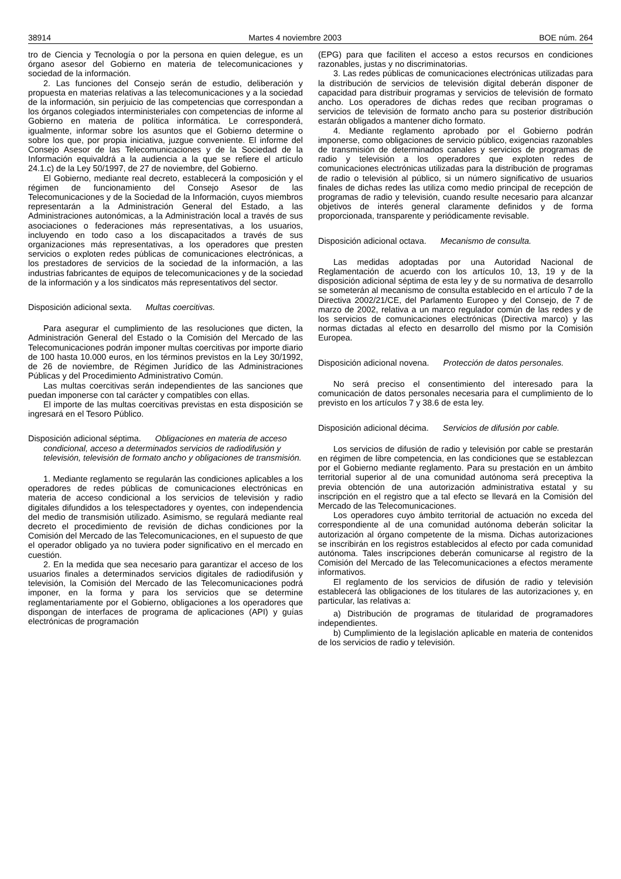38914 Martes 4 noviembre 2003 BOE núm. 264
tro de Ciencia y Tecnología o por la persona en quien delegue, es un órgano asesor del Gobierno en materia de telecomunicaciones y sociedad de la información.
2. Las funciones del Consejo serán de estudio, deliberación y propuesta en materias relativas a las telecomunicaciones y a la sociedad de la información, sin perjuicio de las competencias que correspondan a los órganos colegiados interministeriales con competencias de informe al Gobierno en materia de política informática. Le corresponderá, igualmente, informar sobre los asuntos que el Gobierno determine o sobre los que, por propia iniciativa, juzgue conveniente. El informe del Consejo Asesor de las Telecomunicaciones y de la Sociedad de la Información equivaldrá a la audiencia a la que se refiere el artículo 24.1.c) de la Ley 50/1997, de 27 de noviembre, del Gobierno.
El Gobierno, mediante real decreto, establecerá la composición y el régimen de funcionamiento del Consejo Asesor de las Telecomunicaciones y de la Sociedad de la Información, cuyos miembros representarán a la Administración General del Estado, a las Administraciones autonómicas, a la Administración local a través de sus asociaciones o federaciones más representativas, a los usuarios, incluyendo en todo caso a los discapacitados a través de sus organizaciones más representativas, a los operadores que presten servicios o exploten redes públicas de comunicaciones electrónicas, a los prestadores de servicios de la sociedad de la información, a las industrias fabricantes de equipos de telecomunicaciones y de la sociedad de la información y a los sindicatos más representativos del sector.
Disposición adicional sexta. Multas coercitivas.
Para asegurar el cumplimiento de las resoluciones que dicten, la Administración General del Estado o la Comisión del Mercado de las Telecomunicaciones podrán imponer multas coercitivas por importe diario de 100 hasta 10.000 euros, en los términos previstos en la Ley 30/1992, de 26 de noviembre, de Régimen Jurídico de las Administraciones Públicas y del Procedimiento Administrativo Común.
Las multas coercitivas serán independientes de las sanciones que puedan imponerse con tal carácter y compatibles con ellas.
El importe de las multas coercitivas previstas en esta disposición se ingresará en el Tesoro Público.
Disposición adicional séptima. Obligaciones en materia de acceso condicional, acceso a determinados servicios de radiodifusión y televisión, televisión de formato ancho y obligaciones de transmisión.
1. Mediante reglamento se regularán las condiciones aplicables a los operadores de redes públicas de comunicaciones electrónicas en materia de acceso condicional a los servicios de televisión y radio digitales difundidos a los telespectadores y oyentes, con independencia del medio de transmisión utilizado. Asimismo, se regulará mediante real decreto el procedimiento de revisión de dichas condiciones por la Comisión del Mercado de las Telecomunicaciones, en el supuesto de que el operador obligado ya no tuviera poder significativo en el mercado en cuestión.
2. En la medida que sea necesario para garantizar el acceso de los usuarios finales a determinados servicios digitales de radiodifusión y televisión, la Comisión del Mercado de las Telecomunicaciones podrá imponer, en la forma y para los servicios que se determine reglamentariamente por el Gobierno, obligaciones a los operadores que dispongan de interfaces de programa de aplicaciones (API) y guías electrónicas de programación
(EPG) para que faciliten el acceso a estos recursos en condiciones razonables, justas y no discriminatorias.
3. Las redes públicas de comunicaciones electrónicas utilizadas para la distribución de servicios de televisión digital deberán disponer de capacidad para distribuir programas y servicios de televisión de formato ancho. Los operadores de dichas redes que reciban programas o servicios de televisión de formato ancho para su posterior distribución estarán obligados a mantener dicho formato.
4. Mediante reglamento aprobado por el Gobierno podrán imponerse, como obligaciones de servicio público, exigencias razonables de transmisión de determinados canales y servicios de programas de radio y televisión a los operadores que exploten redes de comunicaciones electrónicas utilizadas para la distribución de programas de radio o televisión al público, si un número significativo de usuarios finales de dichas redes las utiliza como medio principal de recepción de programas de radio y televisión, cuando resulte necesario para alcanzar objetivos de interés general claramente definidos y de forma proporcionada, transparente y periódicamente revisable.
Disposición adicional octava. Mecanismo de consulta.
Las medidas adoptadas por una Autoridad Nacional de Reglamentación de acuerdo con los artículos 10, 13, 19 y de la disposición adicional séptima de esta ley y de su normativa de desarrollo se someterán al mecanismo de consulta establecido en el artículo 7 de la Directiva 2002/21/CE, del Parlamento Europeo y del Consejo, de 7 de marzo de 2002, relativa a un marco regulador común de las redes y de los servicios de comunicaciones electrónicas (Directiva marco) y las normas dictadas al efecto en desarrollo del mismo por la Comisión Europea.
Disposición adicional novena. Protección de datos personales.
No será preciso el consentimiento del interesado para la comunicación de datos personales necesaria para el cumplimiento de lo previsto en los artículos 7 y 38.6 de esta ley.
Disposición adicional décima. Servicios de difusión por cable.
Los servicios de difusión de radio y televisión por cable se prestarán en régimen de libre competencia, en las condiciones que se establezcan por el Gobierno mediante reglamento. Para su prestación en un ámbito territorial superior al de una comunidad autónoma será preceptiva la previa obtención de una autorización administrativa estatal y su inscripción en el registro que a tal efecto se llevará en la Comisión del Mercado de las Telecomunicaciones.
Los operadores cuyo ámbito territorial de actuación no exceda del correspondiente al de una comunidad autónoma deberán solicitar la autorización al órgano competente de la misma. Dichas autorizaciones se inscribirán en los registros establecidos al efecto por cada comunidad autónoma. Tales inscripciones deberán comunicarse al registro de la Comisión del Mercado de las Telecomunicaciones a efectos meramente informativos.
El reglamento de los servicios de difusión de radio y televisión establecerá las obligaciones de los titulares de las autorizaciones y, en particular, las relativas a:
a) Distribución de programas de titularidad de programadores independientes.
b) Cumplimiento de la legislación aplicable en materia de contenidos de los servicios de radio y televisión.